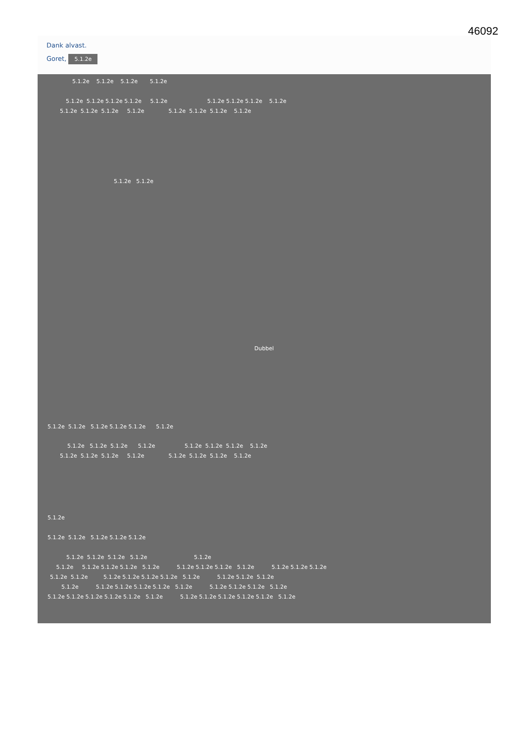46092
Dank alvast.
Goret, 5.1.2e
5.1.2e 5.1.2e 5.1.2e 5.1.2e
5.1.2e 5.1.2e 5.1.2e 5.1.2e 5.1.2e 5.1.2e 5.1.2e 5.1.2e 5.1.2e
5.1.2e 5.1.2e 5.1.2e 5.1.2e 5.1.2e 5.1.2e 5.1.2e 5.1.2e
5.1.2e 5.1.2e
Dubbel
5.1.2e 5.1.2e 5.1.2e 5.1.2e 5.1.2e 5.1.2e
5.1.2e 5.1.2e 5.1.2e 5.1.2e 5.1.2e 5.1.2e 5.1.2e 5.1.2e
5.1.2e 5.1.2e 5.1.2e 5.1.2e 5.1.2e 5.1.2e 5.1.2e 5.1.2e
5.1.2e
5.1.2e 5.1.2e 5.1.2e 5.1.2e 5.1.2e
5.1.2e 5.1.2e 5.1.2e 5.1.2e 5.1.2e
5.1.2e 5.1.2e 5.1.2e 5.1.2e 5.1.2e 5.1.2e 5.1.2e 5.1.2e 5.1.2e 5.1.2e 5.1.2e 5.1.2e
5.1.2e 5.1.2e 5.1.2e 5.1.2e 5.1.2e 5.1.2e 5.1.2e 5.1.2e 5.1.2e 5.1.2e
5.1.2e 5.1.2e 5.1.2e 5.1.2e 5.1.2e 5.1.2e 5.1.2e 5.1.2e 5.1.2e 5.1.2e
5.1.2e 5.1.2e 5.1.2e 5.1.2e 5.1.2e 5.1.2e 5.1.2e 5.1.2e 5.1.2e 5.1.2e 5.1.2e 5.1.2e